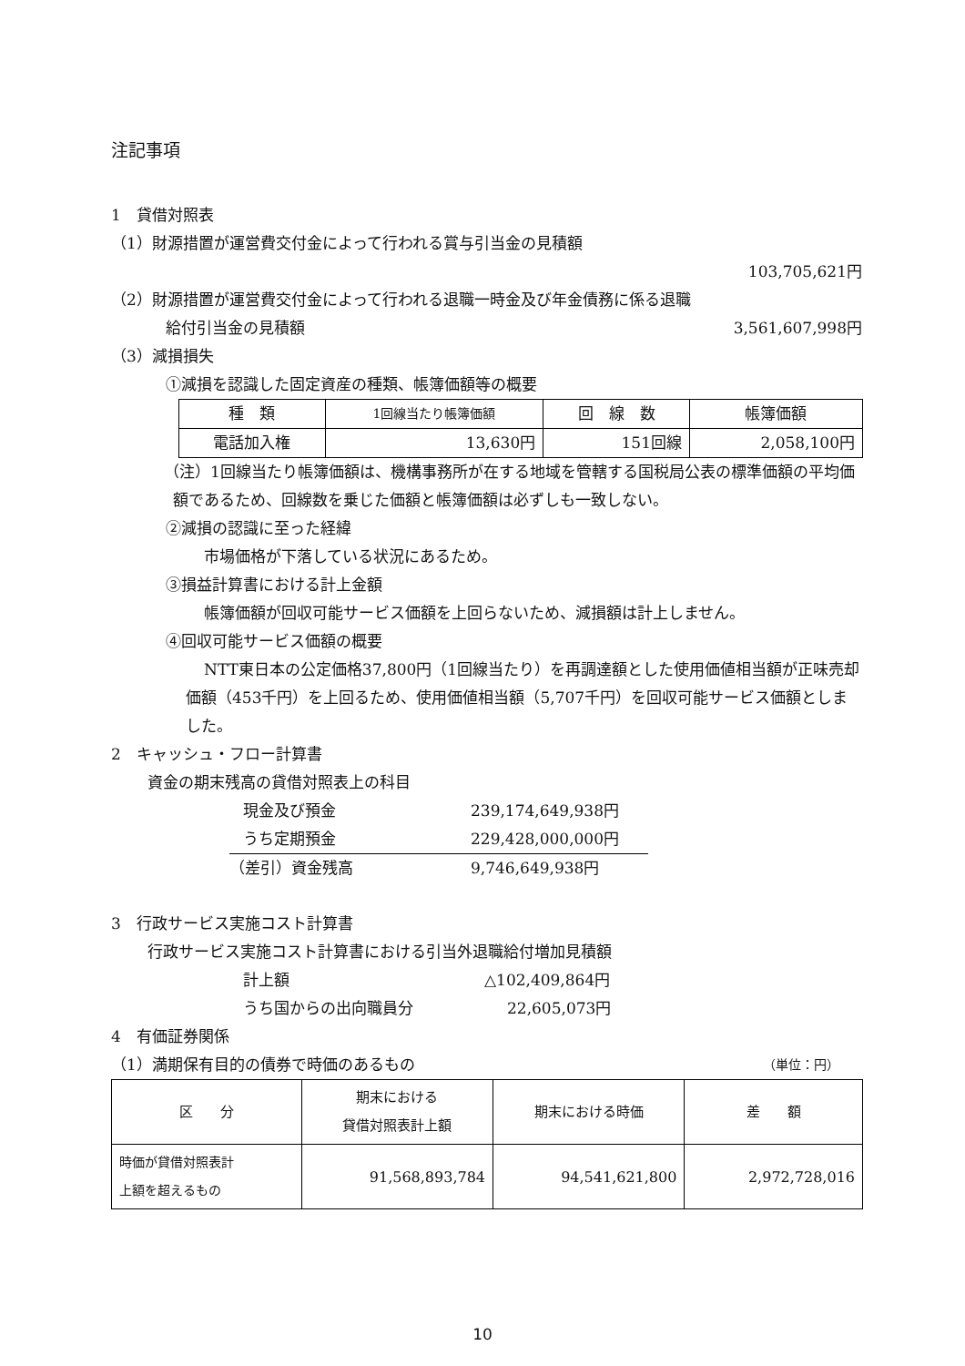注記事項
1　貸借対照表
（1）財源措置が運営費交付金によって行われる賞与引当金の見積額
103,705,621円
（2）財源措置が運営費交付金によって行われる退職一時金及び年金債務に係る退職
給付引当金の見積額 3,561,607,998円
（3）減損損失
①減損を認識した固定資産の種類、帳簿価額等の概要
| 種 類 | 1回線当たり帳簿価額 | 回 線 数 | 帳簿価額 |
| --- | --- | --- | --- |
| 電話加入権 | 13,630円 | 151回線 | 2,058,100円 |
（注）1回線当たり帳簿価額は、機構事務所が在する地域を管轄する国税局公表の標準価額の平均価額であるため、回線数を乗じた価額と帳簿価額は必ずしも一致しない。
②減損の認識に至った経緯
市場価格が下落している状況にあるため。
③損益計算書における計上金額
帳簿価額が回収可能サービス価額を上回らないため、減損額は計上しません。
④回収可能サービス価額の概要
NTT東日本の公定価格37,800円（1回線当たり）を再調達額とした使用価値相当額が正味売却価額（453千円）を上回るため、使用価値相当額（5,707千円）を回収可能サービス価額としました。
2　キャッシュ・フロー計算書
資金の期末残高の貸借対照表上の科目
現金及び預金 239,174,649,938円
うち定期預金 229,428,000,000円
（差引）資金残高 9,746,649,938円
3　行政サービス実施コスト計算書
行政サービス実施コスト計算書における引当外退職給付増加見積額
計上額 △102,409,864円
うち国からの出向職員分 22,605,073円
4　有価証券関係
（1）満期保有目的の債券で時価のあるもの （単位：円）
| 区 分 | 期末における 貸借対照表計上額 | 期末における時価 | 差 額 |
| --- | --- | --- | --- |
| 時価が貸借対照表計 上額を超えるもの | 91,568,893,784 | 94,541,621,800 | 2,972,728,016 |
10